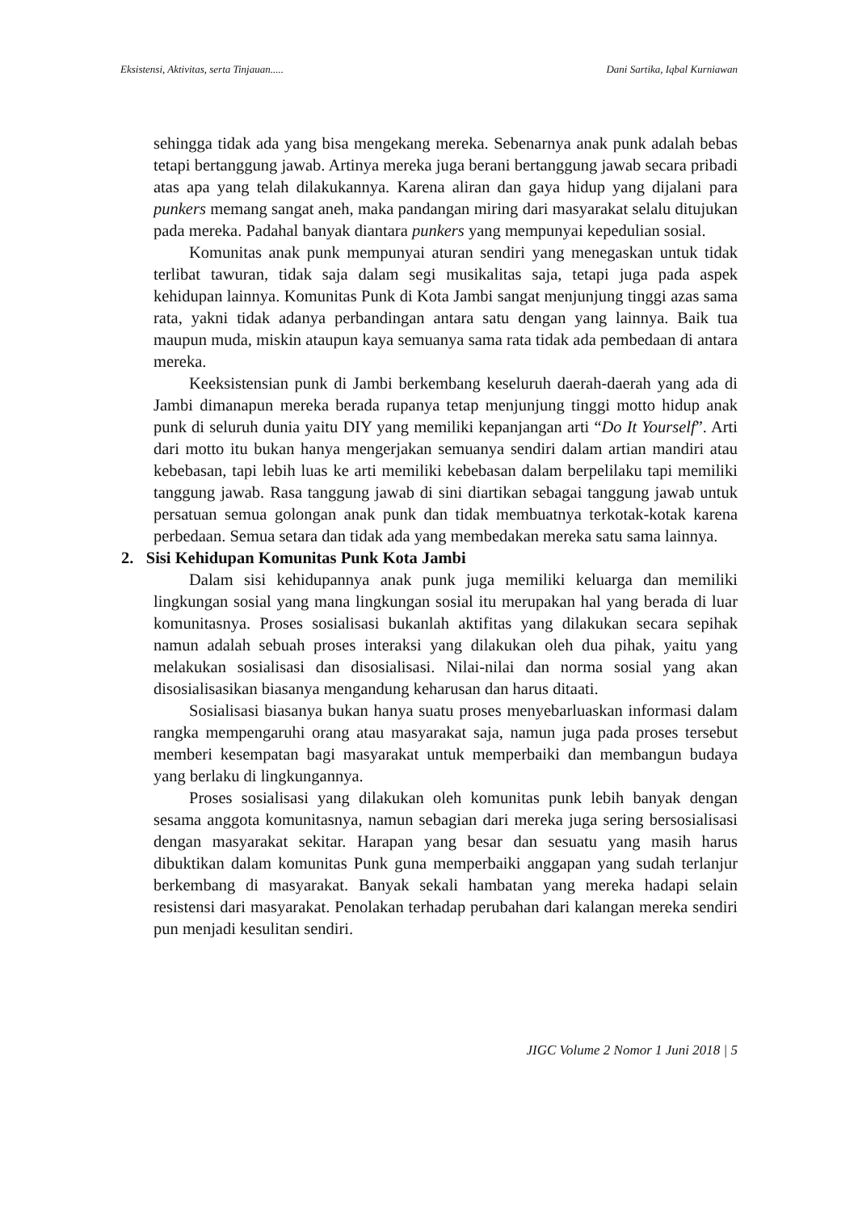Eksistensi, Aktivitas, serta Tinjauan..... Dani Sartika, Iqbal Kurniawan
sehingga tidak ada yang bisa mengekang mereka. Sebenarnya anak punk adalah bebas tetapi bertanggung jawab. Artinya mereka juga berani bertanggung jawab secara pribadi atas apa yang telah dilakukannya. Karena aliran dan gaya hidup yang dijalani para punkers memang sangat aneh, maka pandangan miring dari masyarakat selalu ditujukan pada mereka. Padahal banyak diantara punkers yang mempunyai kepedulian sosial.
Komunitas anak punk mempunyai aturan sendiri yang menegaskan untuk tidak terlibat tawuran, tidak saja dalam segi musikalitas saja, tetapi juga pada aspek kehidupan lainnya. Komunitas Punk di Kota Jambi sangat menjunjung tinggi azas sama rata, yakni tidak adanya perbandingan antara satu dengan yang lainnya. Baik tua maupun muda, miskin ataupun kaya semuanya sama rata tidak ada pembedaan di antara mereka.
Keeksistensian punk di Jambi berkembang keseluruh daerah-daerah yang ada di Jambi dimanapun mereka berada rupanya tetap menjunjung tinggi motto hidup anak punk di seluruh dunia yaitu DIY yang memiliki kepanjangan arti “Do It Yourself”. Arti dari motto itu bukan hanya mengerjakan semuanya sendiri dalam artian mandiri atau kebebasan, tapi lebih luas ke arti memiliki kebebasan dalam berpelilaku tapi memiliki tanggung jawab. Rasa tanggung jawab di sini diartikan sebagai tanggung jawab untuk persatuan semua golongan anak punk dan tidak membuatnya terkotak-kotak karena perbedaan. Semua setara dan tidak ada yang membedakan mereka satu sama lainnya.
2. Sisi Kehidupan Komunitas Punk Kota Jambi
Dalam sisi kehidupannya anak punk juga memiliki keluarga dan memiliki lingkungan sosial yang mana lingkungan sosial itu merupakan hal yang berada di luar komunitasnya. Proses sosialisasi bukanlah aktifitas yang dilakukan secara sepihak namun adalah sebuah proses interaksi yang dilakukan oleh dua pihak, yaitu yang melakukan sosialisasi dan disosialisasi. Nilai-nilai dan norma sosial yang akan disosialisasikan biasanya mengandung keharusan dan harus ditaati.
Sosialisasi biasanya bukan hanya suatu proses menyebarluaskan informasi dalam rangka mempengaruhi orang atau masyarakat saja, namun juga pada proses tersebut memberi kesempatan bagi masyarakat untuk memperbaiki dan membangun budaya yang berlaku di lingkungannya.
Proses sosialisasi yang dilakukan oleh komunitas punk lebih banyak dengan sesama anggota komunitasnya, namun sebagian dari mereka juga sering bersosialisasi dengan masyarakat sekitar. Harapan yang besar dan sesuatu yang masih harus dibuktikan dalam komunitas Punk guna memperbaiki anggapan yang sudah terlanjur berkembang di masyarakat. Banyak sekali hambatan yang mereka hadapi selain resistensi dari masyarakat. Penolakan terhadap perubahan dari kalangan mereka sendiri pun menjadi kesulitan sendiri.
JIGC Volume 2 Nomor 1 Juni 2018 | 5